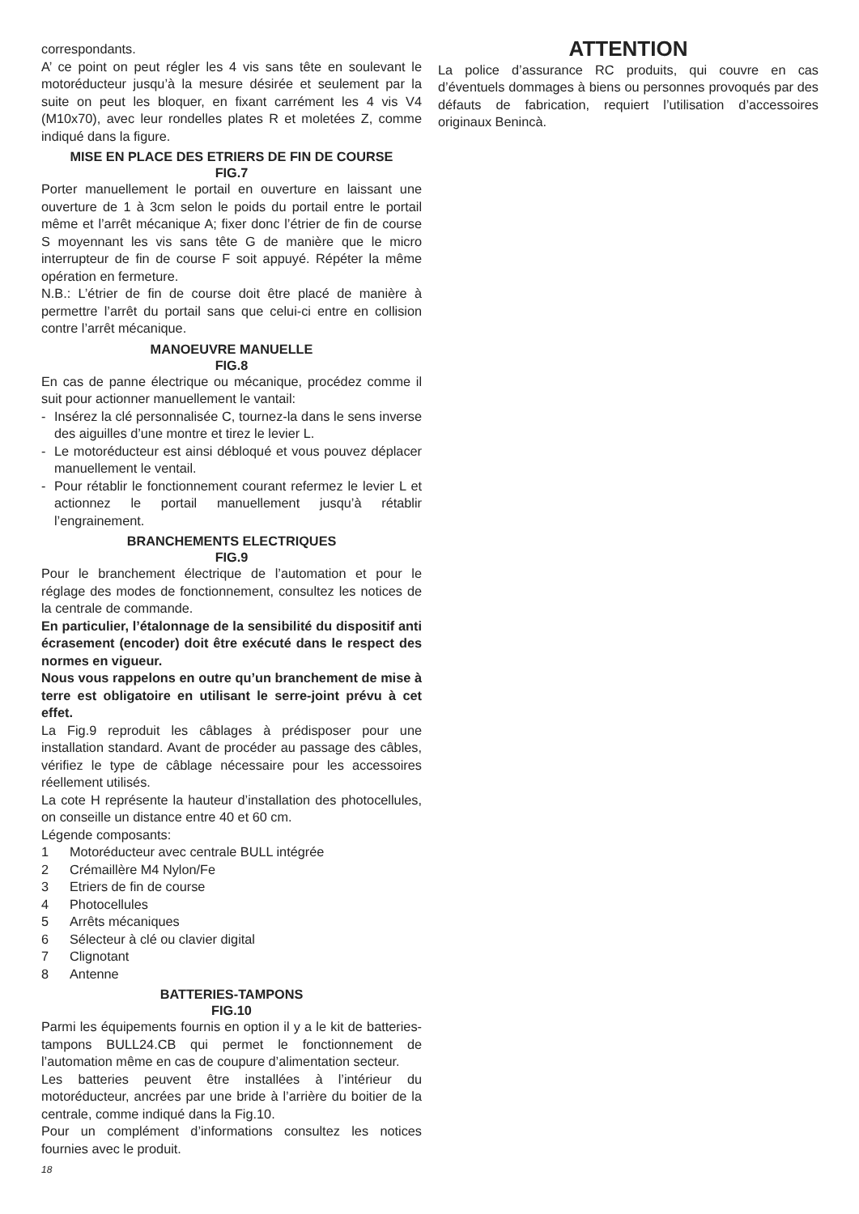correspondants.
A’ ce point on peut régler les 4 vis sans tête en soulevant le motoréducteur jusqu’à la mesure désirée et seulement par la suite on peut les bloquer, en fixant carrément les 4 vis V4 (M10x70), avec leur rondelles plates R et moletées Z, comme indiqué dans la figure.
MISE EN PLACE DES ETRIERS DE FIN DE COURSE
FIG.7
Porter manuellement le portail en ouverture en laissant une ouverture de 1 à 3cm selon le poids du portail entre le portail même et l’arrêt mécanique A; fixer donc l’étrier de fin de course S moyennant les vis sans tête G de manière que le micro interrupteur de fin de course F soit appuyé. Répéter la même opération en fermeture.
N.B.: L’étrier de fin de course doit être placé de manière à permettre l’arrêt du portail sans que celui-ci entre en collision contre l’arrêt mécanique.
MANOEUVRE MANUELLE
FIG.8
En cas de panne électrique ou mécanique, procédez comme il suit pour actionner manuellement le vantail:
- Insérez la clé personnalisée C, tournez-la dans le sens inverse des aiguilles d’une montre et tirez le levier L.
- Le motoréducteur est ainsi débloqué et vous pouvez déplacer manuellement le ventail.
- Pour rétablir le fonctionnement courant refermez le levier L et actionnez le portail manuellement jusqu’à rétablir l’engrainement.
BRANCHEMENTS ELECTRIQUES
FIG.9
Pour le branchement électrique de l’automation et pour le réglage des modes de fonctionnement, consultez les notices de la centrale de commande.
En particulier, l’étalonnage de la sensibilité du dispositif anti écrasement (encoder) doit être exécuté dans le respect des normes en vigueur.
Nous vous rappelons en outre qu’un branchement de mise à terre est obligatoire en utilisant le serre-joint prévu à cet effet.
La Fig.9 reproduit les câblages à prédisposer pour une installation standard. Avant de procéder au passage des câbles, vérifiez le type de câblage nécessaire pour les accessoires réellement utilisés.
La cote H représente la hauteur d’installation des photocellules, on conseille un distance entre 40 et 60 cm.
Légende composants:
1 Motoréducteur avec centrale BULL intégrée
2 Crémaillère M4 Nylon/Fe
3 Etriers de fin de course
4 Photocellules
5 Arrêts mécaniques
6 Sélecteur à clé ou clavier digital
7 Clignotant
8 Antenne
BATTERIES-TAMPONS
FIG.10
Parmi les équipements fournis en option il y a le kit de batteries-tampons BULL24.CB qui permet le fonctionnement de l’automation même en cas de coupure d’alimentation secteur.
Les batteries peuvent être installées à l’intérieur du motoréducteur, ancrées par une bride à l’arrière du boitier de la centrale, comme indiqué dans la Fig.10.
Pour un complément d’informations consultez les notices fournies avec le produit.
ATTENTION
La police d’assurance RC produits, qui couvre en cas d’éventuels dommages à biens ou personnes provoqués par des défauts de fabrication, requiert l’utilisation d’accessoires originaux Benincà.
18